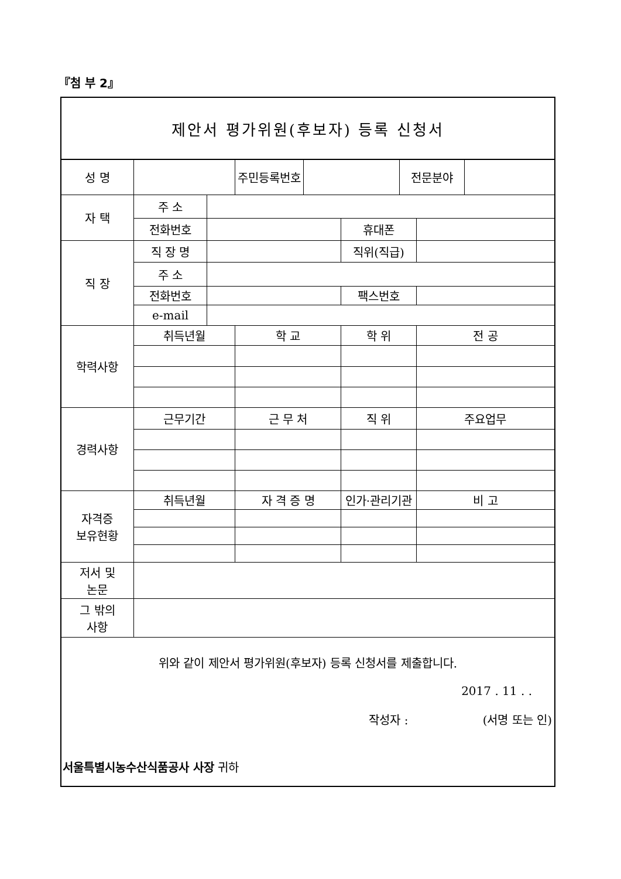『첨 부 2』
제안서 평가위원(후보자) 등록 신청서
| 성 명 | | | 주민등록번호 | | | 전문분야 | | |
| 자 택 | 주 소 | | | | | | | |
| | 전화번호 | | | | 휴대폰 | | | |
| 직 장 | 직 장 명 | | | | 직위(직급) | | | |
| | 주 소 | | | | | | | |
| | 전화번호 | | | | 팩스번호 | | | |
| | e-mail | | | | | | | |
| 학력사항 | 취득년월 | | 학 교 | | 학 위 | | 전 공 | |
| 경력사항 | 근무기간 | | 근 무 처 | | 직 위 | | 주요업무 | |
| 자격증 보유현황 | 취득년월 | | 자 격 증 명 | | 인가·관리기관 | | 비 고 | |
| 저서 및 논문 | | | | | | | | |
| 그 밖의 사항 | | | | | | | | |
위와 같이 제안서 평가위원(후보자) 등록 신청서를 제출합니다.
2017 . 11 . .
작성자 : (서명 또는 인)
서울특별시농수산식품공사 사장 귀하